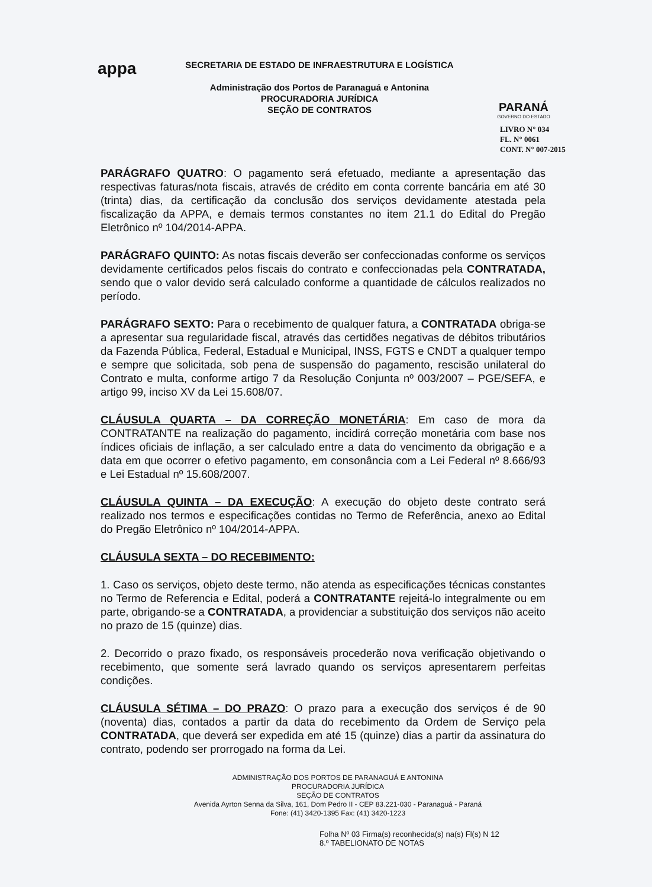appa
SECRETARIA DE ESTADO DE INFRAESTRUTURA E LOGÍSTICA
Administração dos Portos de Paranaguá e Antonina
PROCURADORIA JURÍDICA
SEÇÃO DE CONTRATOS
PARANÁ
GOVERNO DO ESTADO
LIVRO N° 034
FL. N° 0061
CONT. N° 007-2015
PARÁGRAFO QUATRO: O pagamento será efetuado, mediante a apresentação das respectivas faturas/nota fiscais, através de crédito em conta corrente bancária em até 30 (trinta) dias, da certificação da conclusão dos serviços devidamente atestada pela fiscalização da APPA, e demais termos constantes no item 21.1 do Edital do Pregão Eletrônico nº 104/2014-APPA.
PARÁGRAFO QUINTO: As notas fiscais deverão ser confeccionadas conforme os serviços devidamente certificados pelos fiscais do contrato e confeccionadas pela CONTRATADA, sendo que o valor devido será calculado conforme a quantidade de cálculos realizados no período.
PARÁGRAFO SEXTO: Para o recebimento de qualquer fatura, a CONTRATADA obriga-se a apresentar sua regularidade fiscal, através das certidões negativas de débitos tributários da Fazenda Pública, Federal, Estadual e Municipal, INSS, FGTS e CNDT a qualquer tempo e sempre que solicitada, sob pena de suspensão do pagamento, rescisão unilateral do Contrato e multa, conforme artigo 7 da Resolução Conjunta nº 003/2007 – PGE/SEFA, e artigo 99, inciso XV da Lei 15.608/07.
CLÁUSULA QUARTA – DA CORREÇÃO MONETÁRIA: Em caso de mora da CONTRATANTE na realização do pagamento, incidirá correção monetária com base nos índices oficiais de inflação, a ser calculado entre a data do vencimento da obrigação e a data em que ocorrer o efetivo pagamento, em consonância com a Lei Federal nº 8.666/93 e Lei Estadual nº 15.608/2007.
CLÁUSULA QUINTA – DA EXECUÇÃO: A execução do objeto deste contrato será realizado nos termos e especificações contidas no Termo de Referência, anexo ao Edital do Pregão Eletrônico nº 104/2014-APPA.
CLÁUSULA SEXTA – DO RECEBIMENTO:
1. Caso os serviços, objeto deste termo, não atenda as especificações técnicas constantes no Termo de Referencia e Edital, poderá a CONTRATANTE rejeitá-lo integralmente ou em parte, obrigando-se a CONTRATADA, a providenciar a substituição dos serviços não aceito no prazo de 15 (quinze) dias.
2. Decorrido o prazo fixado, os responsáveis procederão nova verificação objetivando o recebimento, que somente será lavrado quando os serviços apresentarem perfeitas condições.
CLÁUSULA SÉTIMA – DO PRAZO: O prazo para a execução dos serviços é de 90 (noventa) dias, contados a partir da data do recebimento da Ordem de Serviço pela CONTRATADA, que deverá ser expedida em até 15 (quinze) dias a partir da assinatura do contrato, podendo ser prorrogado na forma da Lei.
ADMINISTRAÇÃO DOS PORTOS DE PARANAGUÁ E ANTONINA
PROCURADORIA JURÍDICA
SEÇÃO DE CONTRATOS
Avenida Ayrton Senna da Silva, 161, Dom Pedro II - CEP 83.221-030 - Paranaguá - Paraná
Fone: (41) 3420-1395 Fax: (41) 3420-1223
Folha Nº 03 Firma(s) reconhecida(s) na(s) Fl(s) N 12
8.º TABELIONATO DE NOTAS